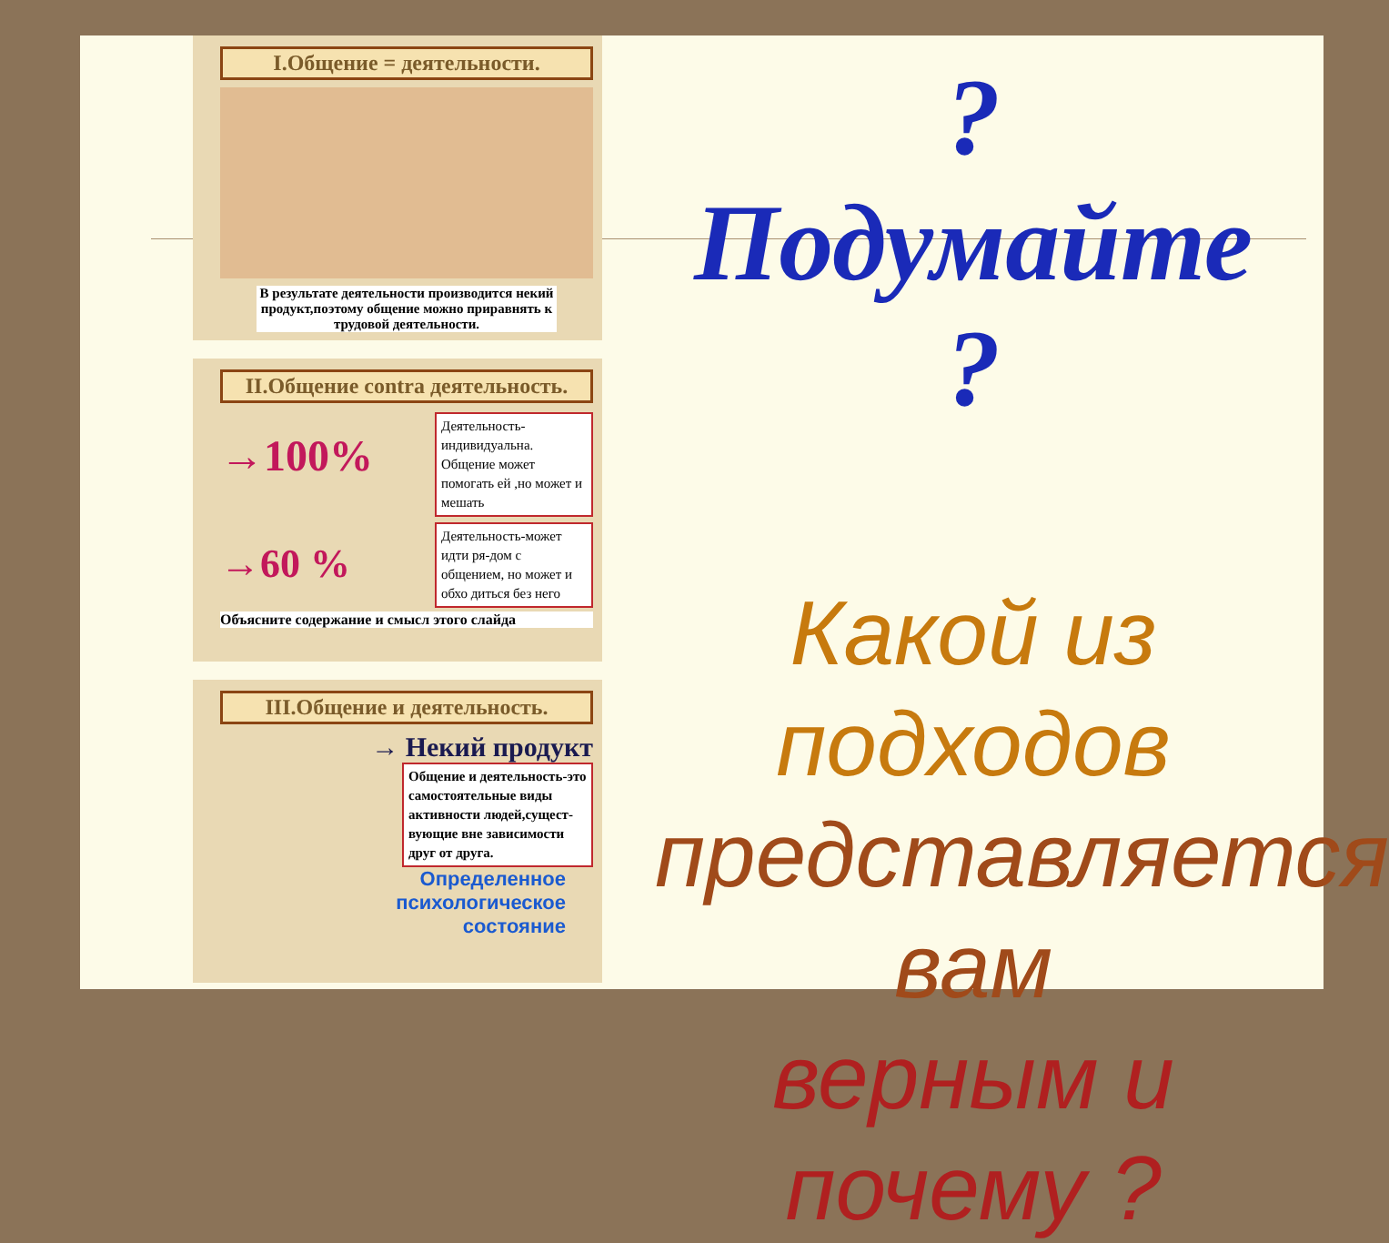I.Общение = деятельности.
В результате деятельности производится некий продукт,поэтому общение можно приравнять к трудовой деятельности.
II.Общение contra деятельность.
→100%
Деятельность-индивидуальна. Общение может помогать ей ,но может и мешать
→60 %
Деятельность-может идти ря-дом с общением, но может и обхо диться без него
Объясните содержание и смысл этого слайда
III.Общение и деятельность.
→ Некий продукт
Общение и деятельность-это самостоятельные виды активности людей,сущест-вующие вне зависимости друг от друга.
Определенное
психологическое
состояние
? Подумайте ?
Какой из подходов
представляется вам
верным и почему ?